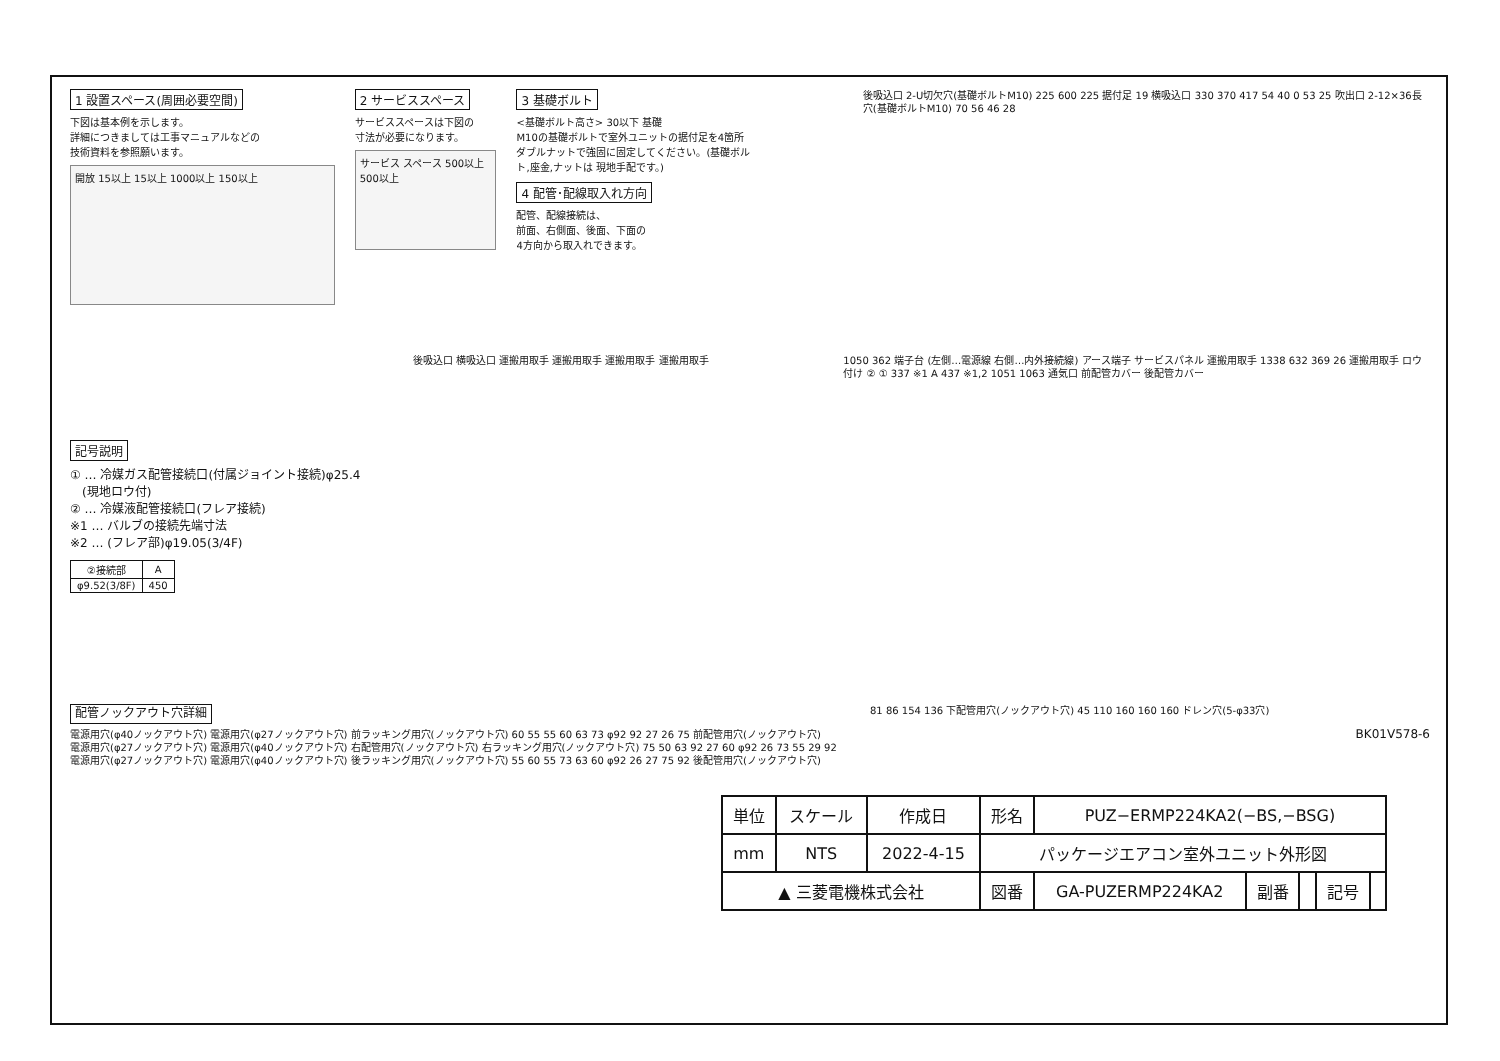1 設置スペース(周囲必要空間)
下図は基本例を示します。
詳細につきましては工事マニュアルなどの
技術資料を参照願います。
開放 15以上 15以上 1000以上 150以上
2 サービススペース
サービススペースは下図の
寸法が必要になります。
サービス スペース 500以上 500以上
3 基礎ボルト
<基礎ボルト高さ> 30以下 基礎
M10の基礎ボルトで室外ユニットの据付足を4箇所ダブルナットで強固に固定してください。(基礎ボルト,座金,ナットは 現地手配です。)
4 配管･配線取入れ方向
配管、配線接続は、
前面、右側面、後面、下面の
4方向から取入れできます。
後吸込口 2-U切欠穴(基礎ボルトM10) 225 600 225 据付足 19 横吸込口 330 370 417 54 40 0 53 25 吹出口 2-12×36長穴(基礎ボルトM10) 70 56 46 28
記号説明
① … 冷媒ガス配管接続口(付属ジョイント接続)φ25.4
　(現地ロウ付)
② … 冷媒液配管接続口(フレア接続)
※1 … バルブの接続先端寸法
※2 … (フレア部)φ19.05(3/4F)
| ②接続部 | A |
| --- | --- |
| φ9.52(3/8F) | 450 |
後吸込口 横吸込口 運搬用取手 運搬用取手 運搬用取手 運搬用取手 1050 362 端子台 (左側…電源線 右側…内外接続線) アース端子 サービスパネル 運搬用取手 1338 632 369 26 運搬用取手 ロウ付け ② ① 337 ※1 A 437 ※1,2 1051 1063 通気口 前配管カバー 後配管カバー
配管ノックアウト穴詳細
電源用穴(φ40ノックアウト穴) 電源用穴(φ27ノックアウト穴) 前ラッキング用穴(ノックアウト穴) 60 55 55 60 63 73 φ92 92 27 26 75 前配管用穴(ノックアウト穴)
電源用穴(φ27ノックアウト穴) 電源用穴(φ40ノックアウト穴) 右配管用穴(ノックアウト穴) 右ラッキング用穴(ノックアウト穴) 75 50 63 92 27 60 φ92 26 73 55 29 92
電源用穴(φ27ノックアウト穴) 電源用穴(φ40ノックアウト穴) 後ラッキング用穴(ノックアウト穴) 55 60 55 73 63 60 φ92 26 27 75 92 後配管用穴(ノックアウト穴)
81 86 154 136 下配管用穴(ノックアウト穴) 45 110 160 160 160 ドレン穴(5-φ33穴)
BK01V578-6
| 単位 | スケール | 作成日 | 形名 | PUZ−ERMP224KA2(−BS,−BSG) | | | | |
| mm | NTS | 2022-4-15 | パッケージエアコン室外ユニット外形図 | | | | | |
| ▲ 三菱電機株式会社 | | | 図番 | GA-PUZERMP224KA2 | 副番 | | 記号 | |